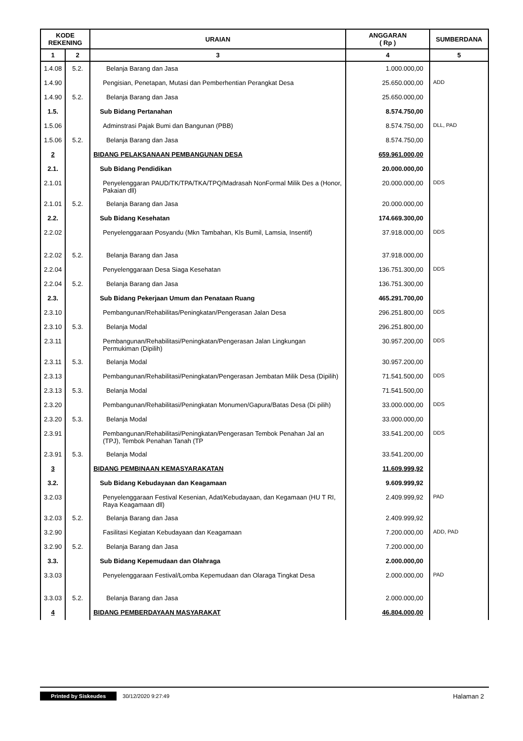| KODE REKENING | | URAIAN | ANGGARAN ( Rp ) | SUMBERDANA |
| --- | --- | --- | --- | --- |
| 1 | 2 | 3 | 4 | 5 |
| 1.4.08 | 5.2. | Belanja Barang dan Jasa | 1.000.000,00 | |
| 1.4.90 | | Pengisian, Penetapan, Mutasi dan Pemberhentian Perangkat Desa | 25.650.000,00 | ADD |
| 1.4.90 | 5.2. | Belanja Barang dan Jasa | 25.650.000,00 | |
| 1.5. | | Sub Bidang Pertanahan | 8.574.750,00 | |
| 1.5.06 | | Adminstrasi Pajak Bumi dan Bangunan (PBB) | 8.574.750,00 | DLL, PAD |
| 1.5.06 | 5.2. | Belanja Barang dan Jasa | 8.574.750,00 | |
| 2 | | BIDANG PELAKSANAAN PEMBANGUNAN DESA | 659.961.000,00 | |
| 2.1. | | Sub Bidang Pendidikan | 20.000.000,00 | |
| 2.1.01 | | Penyelenggaran PAUD/TK/TPA/TKA/TPQ/Madrasah NonFormal Milik Des a (Honor, Pakaian dll) | 20.000.000,00 | DDS |
| 2.1.01 | 5.2. | Belanja Barang dan Jasa | 20.000.000,00 | |
| 2.2. | | Sub Bidang Kesehatan | 174.669.300,00 | |
| 2.2.02 | | Penyelenggaraan Posyandu (Mkn Tambahan, Kls Bumil, Lamsia, Insentif) | 37.918.000,00 | DDS |
| 2.2.02 | 5.2. | Belanja Barang dan Jasa | 37.918.000,00 | |
| 2.2.04 | | Penyelenggaraan Desa Siaga Kesehatan | 136.751.300,00 | DDS |
| 2.2.04 | 5.2. | Belanja Barang dan Jasa | 136.751.300,00 | |
| 2.3. | | Sub Bidang Pekerjaan Umum dan Penataan Ruang | 465.291.700,00 | |
| 2.3.10 | | Pembangunan/Rehabilitas/Peningkatan/Pengerasan Jalan Desa | 296.251.800,00 | DDS |
| 2.3.10 | 5.3. | Belanja Modal | 296.251.800,00 | |
| 2.3.11 | | Pembangunan/Rehabilitasi/Peningkatan/Pengerasan Jalan Lingkungan Permukiman (Dipilih) | 30.957.200,00 | DDS |
| 2.3.11 | 5.3. | Belanja Modal | 30.957.200,00 | |
| 2.3.13 | | Pembangunan/Rehabilitasi/Peningkatan/Pengerasan Jembatan Milik Desa (Dipilih) | 71.541.500,00 | DDS |
| 2.3.13 | 5.3. | Belanja Modal | 71.541.500,00 | |
| 2.3.20 | | Pembangunan/Rehabilitasi/Peningkatan Monumen/Gapura/Batas Desa (Di pilih) | 33.000.000,00 | DDS |
| 2.3.20 | 5.3. | Belanja Modal | 33.000.000,00 | |
| 2.3.91 | | Pembangunan/Rehabilitasi/Peningkatan/Pengerasan Tembok Penahan Jal an (TPJ), Tembok Penahan Tanah (TP | 33.541.200,00 | DDS |
| 2.3.91 | 5.3. | Belanja Modal | 33.541.200,00 | |
| 3 | | BIDANG PEMBINAAN KEMASYARAKATAN | 11.609.999,92 | |
| 3.2. | | Sub Bidang Kebudayaan dan Keagamaan | 9.609.999,92 | |
| 3.2.03 | | Penyelenggaraan Festival Kesenian, Adat/Kebudayaan, dan Kegamaan (HU T RI, Raya Keagamaan dll) | 2.409.999,92 | PAD |
| 3.2.03 | 5.2. | Belanja Barang dan Jasa | 2.409.999,92 | |
| 3.2.90 | | Fasilitasi Kegiatan Kebudayaan dan Keagamaan | 7.200.000,00 | ADD, PAD |
| 3.2.90 | 5.2. | Belanja Barang dan Jasa | 7.200.000,00 | |
| 3.3. | | Sub Bidang Kepemudaan dan Olahraga | 2.000.000,00 | |
| 3.3.03 | | Penyelenggaraan Festival/Lomba Kepemudaan dan Olaraga Tingkat Desa | 2.000.000,00 | PAD |
| 3.3.03 | 5.2. | Belanja Barang dan Jasa | 2.000.000,00 | |
| 4 | | BIDANG PEMBERDAYAAN MASYARAKAT | 46.804.000,00 | |
Printed by Siskeudes 30/12/2020 9:27:49 Halaman 2